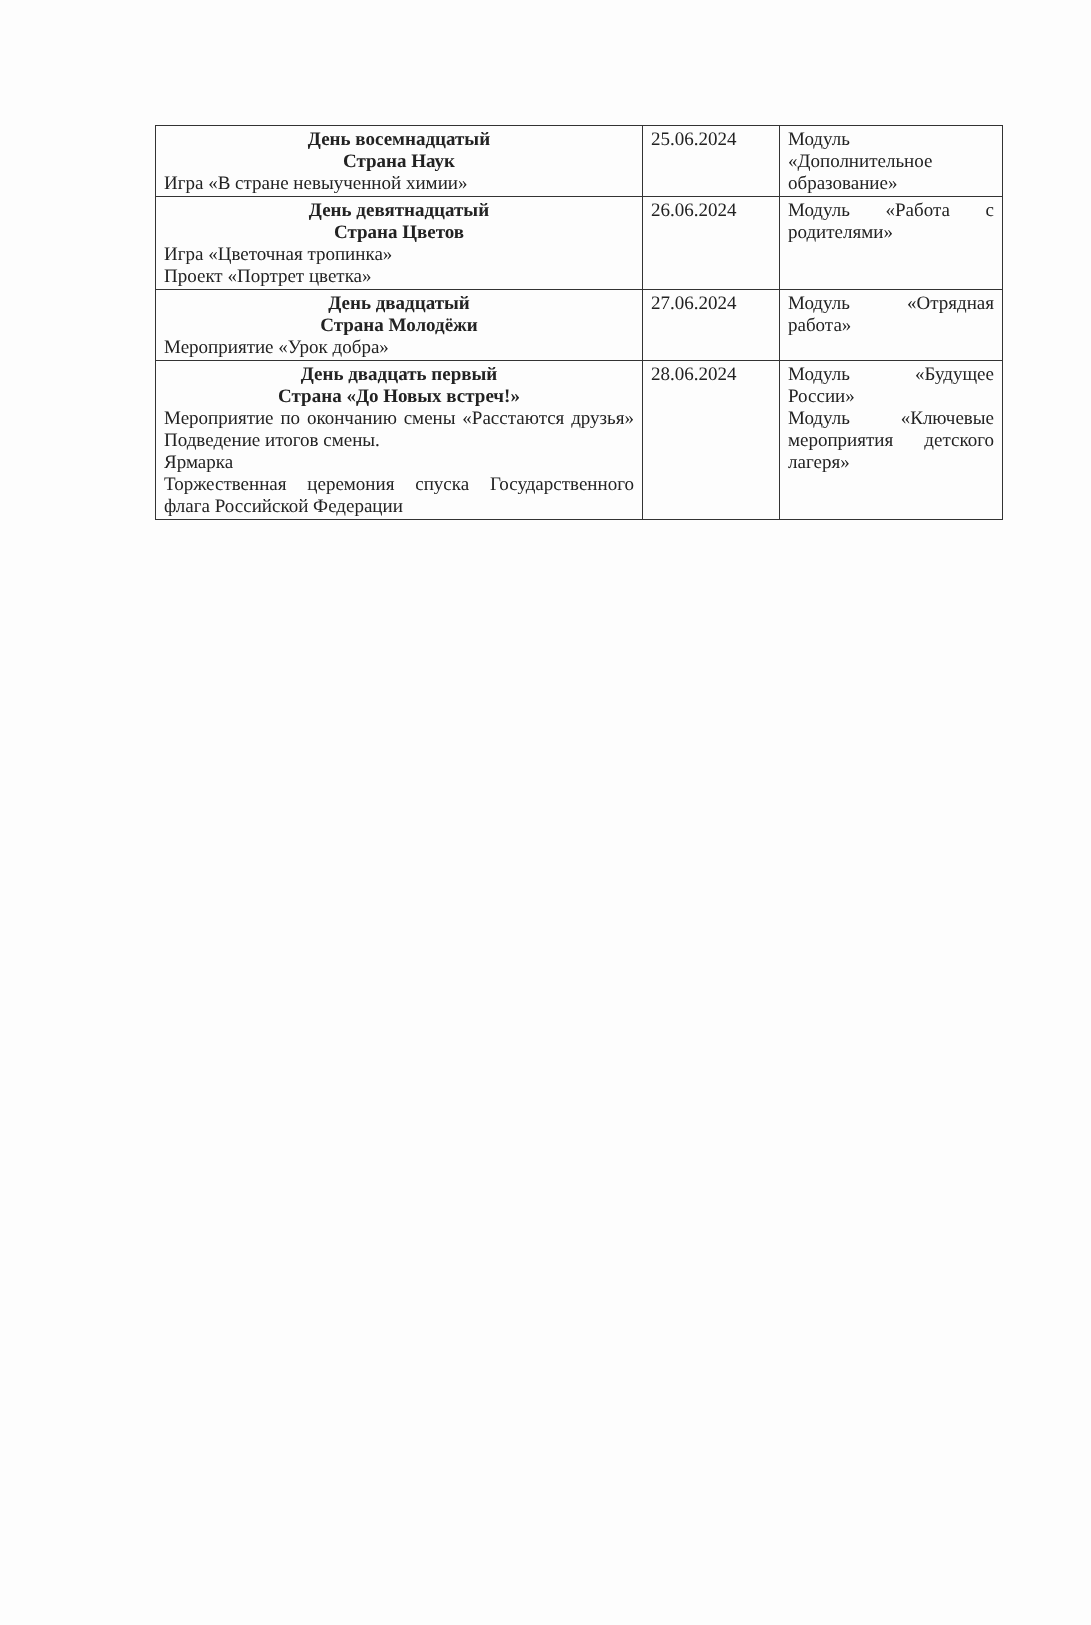| День восемнадцатый Страна Наук Игра «В стране невыученной химии» | 25.06.2024 | Модуль «Дополнительное образование» |
| День девятнадцатый Страна Цветов Игра «Цветочная тропинка» Проект «Портрет цветка» | 26.06.2024 | Модуль «Работа с родителями» |
| День двадцатый Страна Молодёжи Мероприятие «Урок добра» | 27.06.2024 | Модуль «Отрядная работа» |
| День двадцать первый Страна «До Новых встреч!» Мероприятие по окончанию смены «Расстаются друзья» Подведение итогов смены. Ярмарка Торжественная церемония спуска Государственного флага Российской Федерации | 28.06.2024 | Модуль «Будущее России» Модуль «Ключевые мероприятия детского лагеря» |